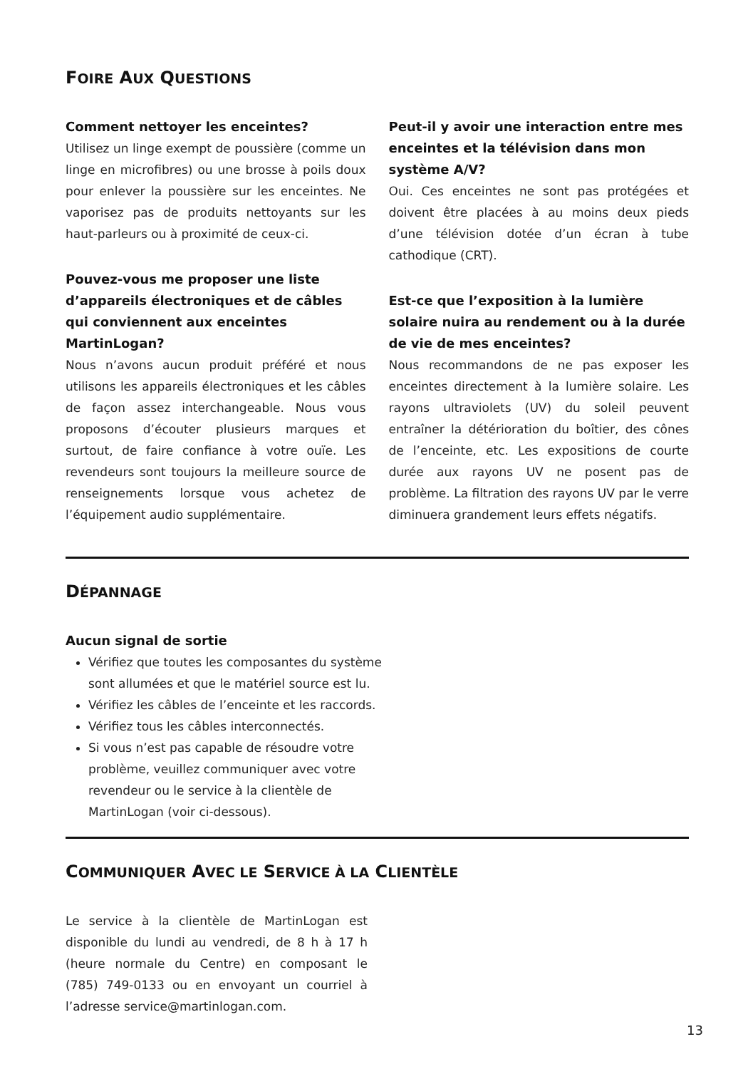FOIRE AUX QUESTIONS
Comment nettoyer les enceintes?
Utilisez un linge exempt de poussière (comme un linge en microfibres) ou une brosse à poils doux pour enlever la poussière sur les enceintes. Ne vaporisez pas de produits nettoyants sur les haut-parleurs ou à proximité de ceux-ci.
Pouvez-vous me proposer une liste d’appareils électroniques et de câbles qui conviennent aux enceintes MartinLogan?
Nous n’avons aucun produit préféré et nous utilisons les appareils électroniques et les câbles de façon assez interchangeable. Nous vous proposons d’écouter plusieurs marques et surtout, de faire confiance à votre ouïe. Les revendeurs sont toujours la meilleure source de renseignements lorsque vous achetez de l’équipement audio supplémentaire.
Peut-il y avoir une interaction entre mes enceintes et la télévision dans mon système A/V?
Oui. Ces enceintes ne sont pas protégées et doivent être placées à au moins deux pieds d’une télévision dotée d’un écran à tube cathodique (CRT).
Est-ce que l’exposition à la lumière solaire nuira au rendement ou à la durée de vie de mes enceintes?
Nous recommandons de ne pas exposer les enceintes directement à la lumière solaire. Les rayons ultraviolets (UV) du soleil peuvent entraîner la détérioration du boîtier, des cônes de l’enceinte, etc. Les expositions de courte durée aux rayons UV ne posent pas de problème. La filtration des rayons UV par le verre diminuera grandement leurs effets négatifs.
DÉPANNAGE
Aucun signal de sortie
Vérifiez que toutes les composantes du système sont allumées et que le matériel source est lu.
Vérifiez les câbles de l’enceinte et les raccords.
Vérifiez tous les câbles interconnectés.
Si vous n’est pas capable de résoudre votre problème, veuillez communiquer avec votre revendeur ou le service à la clientèle de MartinLogan (voir ci-dessous).
COMMUNIQUER AVEC LE SERVICE À LA CLIENTÈLE
Le service à la clientèle de MartinLogan est disponible du lundi au vendredi, de 8 h à 17 h (heure normale du Centre) en composant le (785) 749-0133 ou en envoyant un courriel à l’adresse service@martinlogan.com.
13